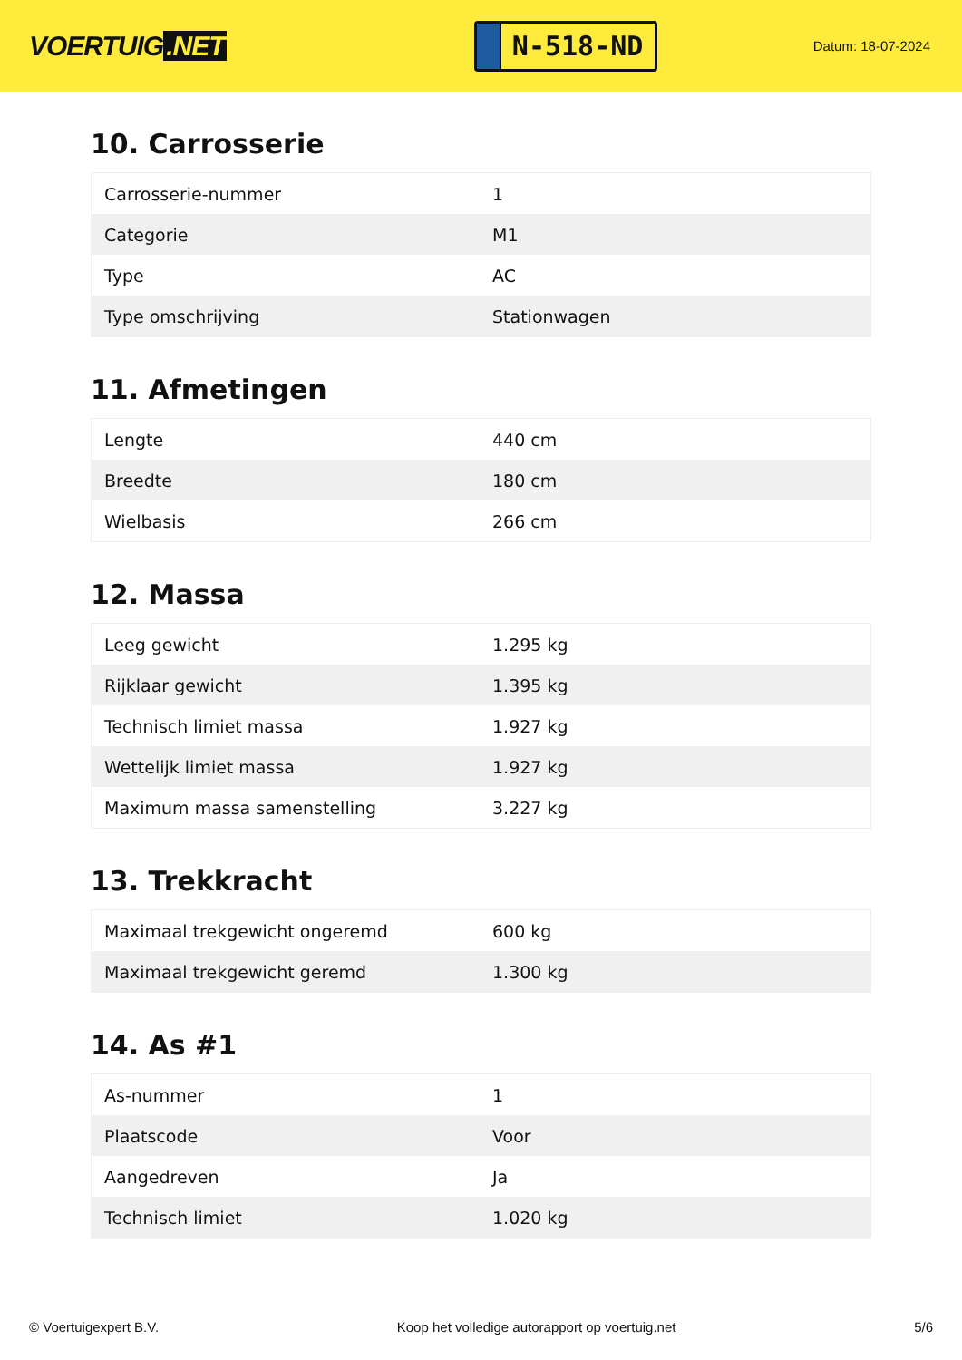VOERTUIG.NET
N-518-ND
Datum: 18-07-2024
10. Carrosserie
| Carrosserie-nummer | 1 |
| Categorie | M1 |
| Type | AC |
| Type omschrijving | Stationwagen |
11. Afmetingen
| Lengte | 440 cm |
| Breedte | 180 cm |
| Wielbasis | 266 cm |
12. Massa
| Leeg gewicht | 1.295 kg |
| Rijklaar gewicht | 1.395 kg |
| Technisch limiet massa | 1.927 kg |
| Wettelijk limiet massa | 1.927 kg |
| Maximum massa samenstelling | 3.227 kg |
13. Trekkracht
| Maximaal trekgewicht ongeremd | 600 kg |
| Maximaal trekgewicht geremd | 1.300 kg |
14. As #1
| As-nummer | 1 |
| Plaatscode | Voor |
| Aangedreven | Ja |
| Technisch limiet | 1.020 kg |
© Voertuigexpert B.V. Koop het volledige autorapport op voertuig.net 5/6